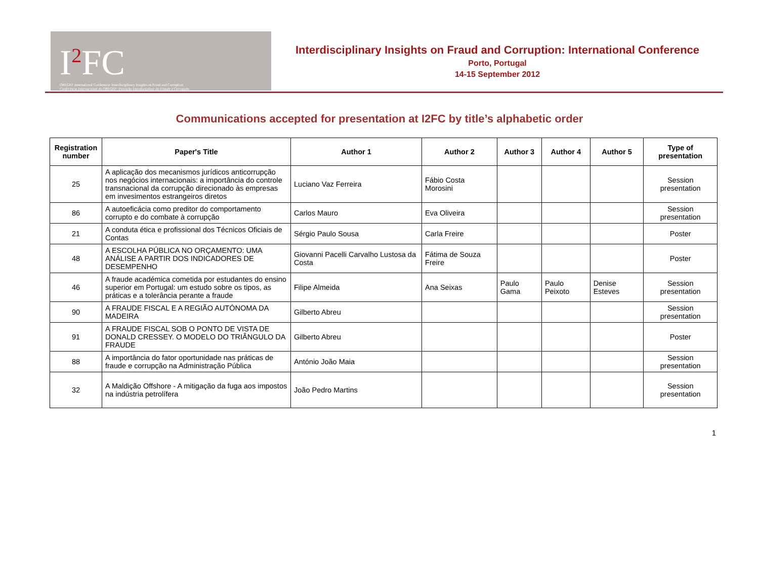I<sup>2</sup>FC
OBEGEF International Conference: Interdisciplinary Insights on Fraud and Corruption
Conferência Internacional do OBEGEF: Perceção Interdisciplinar da Fraude e Corrupção
Interdisciplinary Insights on Fraud and Corruption: International Conference
Porto, Portugal
14-15 September 2012
Communications accepted for presentation at I2FC by title’s alphabetic order
| Registration number | Paper's Title | Author 1 | Author 2 | Author 3 | Author 4 | Author 5 | Type of presentation |
| --- | --- | --- | --- | --- | --- | --- | --- |
| 25 | A aplicação dos mecanismos jurídicos anticorrupção nos negócios internacionais: a importância do controle transnacional da corrupção direcionado às empresas em invesimentos estrangeiros diretos | Luciano Vaz Ferreira | Fábio Costa Morosini | | | | Session presentation |
| 86 | A autoeficácia como preditor do comportamento corrupto e do combate à corrupção | Carlos Mauro | Eva Oliveira | | | | Session presentation |
| 21 | A conduta ética e profissional dos Técnicos Oficiais de Contas | Sérgio Paulo Sousa | Carla Freire | | | | Poster |
| 48 | A ESCOLHA PÚBLICA NO ORÇAMENTO: UMA ANÁLISE A PARTIR DOS INDICADORES DE DESEMPENHO | Giovanni Pacelli Carvalho Lustosa da Costa | Fátima de Souza Freire | | | | Poster |
| 46 | A fraude académica cometida por estudantes do ensino superior em Portugal: um estudo sobre os tipos, as práticas e a tolerância perante a fraude | Filipe Almeida | Ana Seixas | Paulo Gama | Paulo Peixoto | Denise Esteves | Session presentation |
| 90 | A FRAUDE FISCAL E A REGIÃO AUTÓNOMA DA MADEIRA | Gilberto Abreu | | | | | Session presentation |
| 91 | A FRAUDE FISCAL SOB O PONTO DE VISTA DE DONALD CRESSEY. O MODELO DO TRIÂNGULO DA FRAUDE | Gilberto Abreu | | | | | Poster |
| 88 | A importância do fator oportunidade nas práticas de fraude e corrupção na Administração Pública | António João Maia | | | | | Session presentation |
| 32 | A Maldição Offshore - A mitigação da fuga aos impostos na indústria petrolífera | João Pedro Martins | | | | | Session presentation |
1